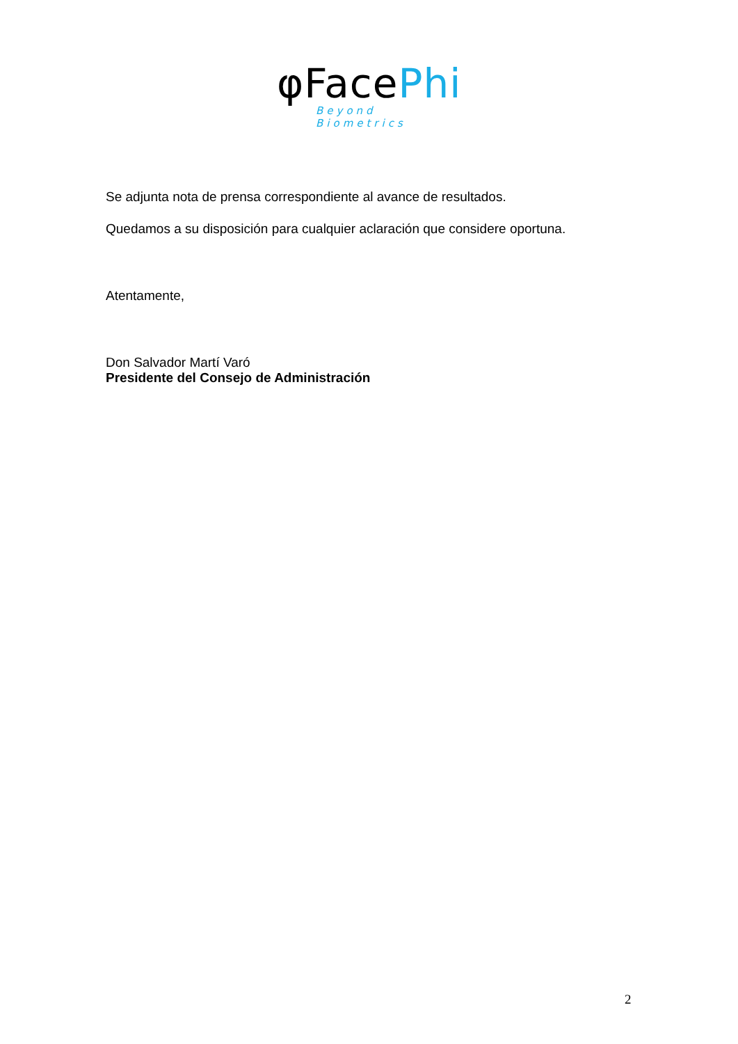φFacePhi
Beyond Biometrics
Se adjunta nota de prensa correspondiente al avance de resultados.
Quedamos a su disposición para cualquier aclaración que considere oportuna.
Atentamente,
Don Salvador Martí Varó
Presidente del Consejo de Administración
2